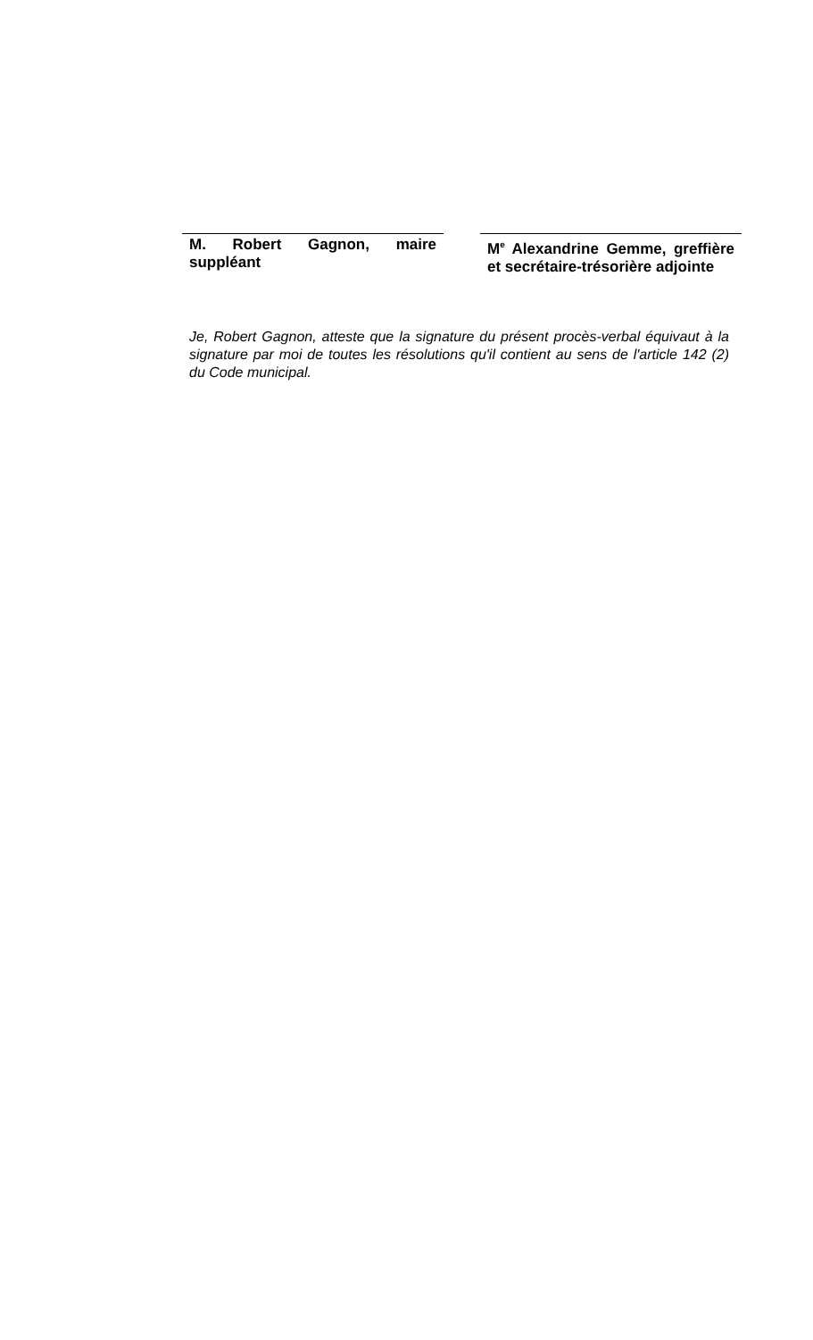M. Robert Gagnon, maire suppléant
M<sup>e</sup> Alexandrine Gemme, greffière et secrétaire-trésorière adjointe
Je, Robert Gagnon, atteste que la signature du présent procès-verbal équivaut à la signature par moi de toutes les résolutions qu'il contient au sens de l'article 142 (2) du Code municipal.